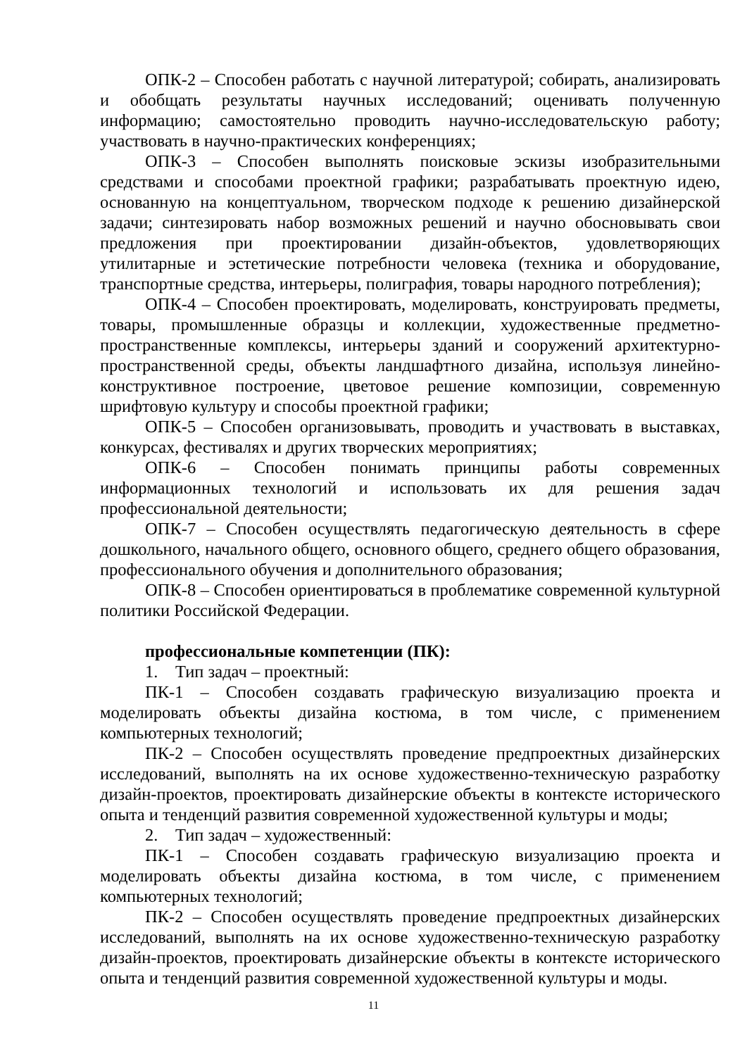ОПК-2 – Способен работать с научной литературой; собирать, анализировать и обобщать результаты научных исследований; оценивать полученную информацию; самостоятельно проводить научно-исследовательскую работу; участвовать в научно-практических конференциях;
ОПК-3 – Способен выполнять поисковые эскизы изобразительными средствами и способами проектной графики; разрабатывать проектную идею, основанную на концептуальном, творческом подходе к решению дизайнерской задачи; синтезировать набор возможных решений и научно обосновывать свои предложения при проектировании дизайн-объектов, удовлетворяющих утилитарные и эстетические потребности человека (техника и оборудование, транспортные средства, интерьеры, полиграфия, товары народного потребления);
ОПК-4 – Способен проектировать, моделировать, конструировать предметы, товары, промышленные образцы и коллекции, художественные предметно-пространственные комплексы, интерьеры зданий и сооружений архитектурно-пространственной среды, объекты ландшафтного дизайна, используя линейно-конструктивное построение, цветовое решение композиции, современную шрифтовую культуру и способы проектной графики;
ОПК-5 – Способен организовывать, проводить и участвовать в выставках, конкурсах, фестивалях и других творческих мероприятиях;
ОПК-6 – Способен понимать принципы работы современных информационных технологий и использовать их для решения задач профессиональной деятельности;
ОПК-7 – Способен осуществлять педагогическую деятельность в сфере дошкольного, начального общего, основного общего, среднего общего образования, профессионального обучения и дополнительного образования;
ОПК-8 – Способен ориентироваться в проблематике современной культурной политики Российской Федерации.
профессиональные компетенции (ПК):
1. Тип задач – проектный:
ПК-1 – Способен создавать графическую визуализацию проекта и моделировать объекты дизайна костюма, в том числе, с применением компьютерных технологий;
ПК-2 – Способен осуществлять проведение предпроектных дизайнерских исследований, выполнять на их основе художественно-техническую разработку дизайн-проектов, проектировать дизайнерские объекты в контексте исторического опыта и тенденций развития современной художественной культуры и моды;
2. Тип задач – художественный:
ПК-1 – Способен создавать графическую визуализацию проекта и моделировать объекты дизайна костюма, в том числе, с применением компьютерных технологий;
ПК-2 – Способен осуществлять проведение предпроектных дизайнерских исследований, выполнять на их основе художественно-техническую разработку дизайн-проектов, проектировать дизайнерские объекты в контексте исторического опыта и тенденций развития современной художественной культуры и моды.
11